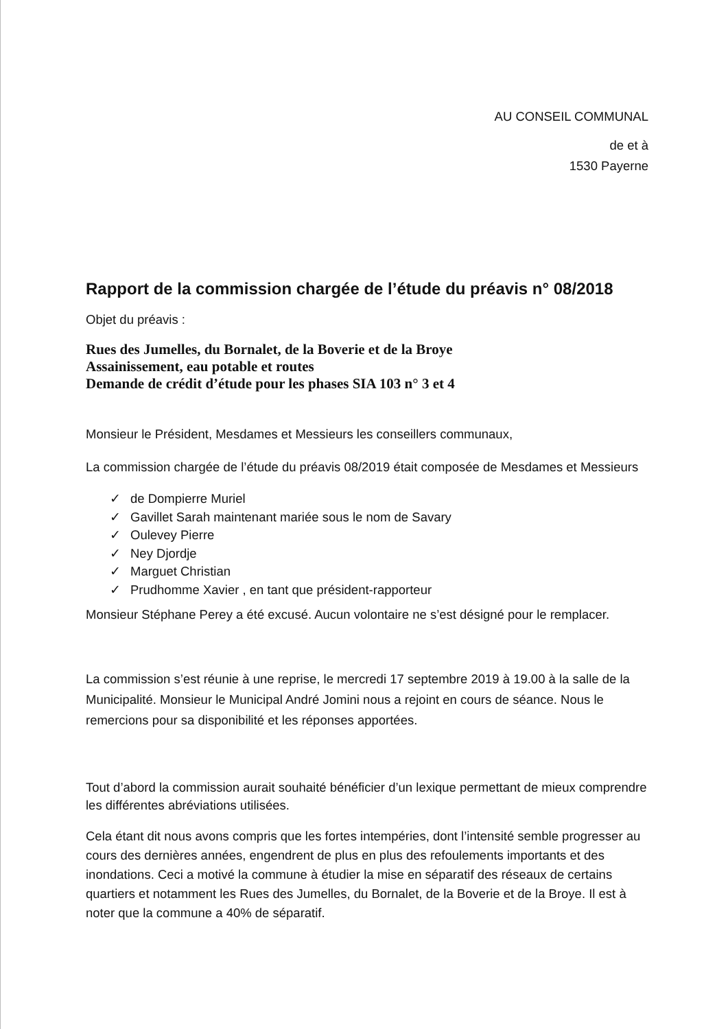AU CONSEIL COMMUNAL
de et à
1530 Payerne
Rapport de la commission chargée de l’étude du préavis n° 08/2018
Objet du préavis :
Rues des Jumelles, du Bornalet, de la Boverie et de la Broye
Assainissement, eau potable et routes
Demande de crédit d’étude pour les phases SIA 103 n° 3 et 4
Monsieur le Président, Mesdames et Messieurs les conseillers communaux,
La commission chargée de l’étude du préavis 08/2019 était composée de Mesdames et Messieurs
✓ de Dompierre Muriel
✓ Gavillet Sarah maintenant mariée sous le nom de Savary
✓ Oulevey Pierre
✓ Ney Djordje
✓ Marguet Christian
✓ Prudhomme Xavier , en tant que président-rapporteur
Monsieur Stéphane Perey a été excusé. Aucun volontaire ne s’est désigné pour le remplacer.
La commission s’est réunie à une reprise, le mercredi 17 septembre 2019 à 19.00 à la salle de la Municipalité. Monsieur le Municipal André Jomini nous a rejoint en cours de séance. Nous le remercions pour sa disponibilité et les réponses apportées.
Tout d’abord la commission aurait souhaité bénéficier d’un lexique permettant de mieux comprendre les différentes abréviations utilisées.
Cela étant dit nous avons compris que les fortes intempéries, dont l’intensité semble progresser au cours des dernières années, engendrent de plus en plus des refoulements importants et des inondations. Ceci a motivé la commune à étudier la mise en séparatif des réseaux de certains quartiers et notamment les Rues des Jumelles, du Bornalet, de la Boverie et de la Broye. Il est à noter que la commune a 40% de séparatif.